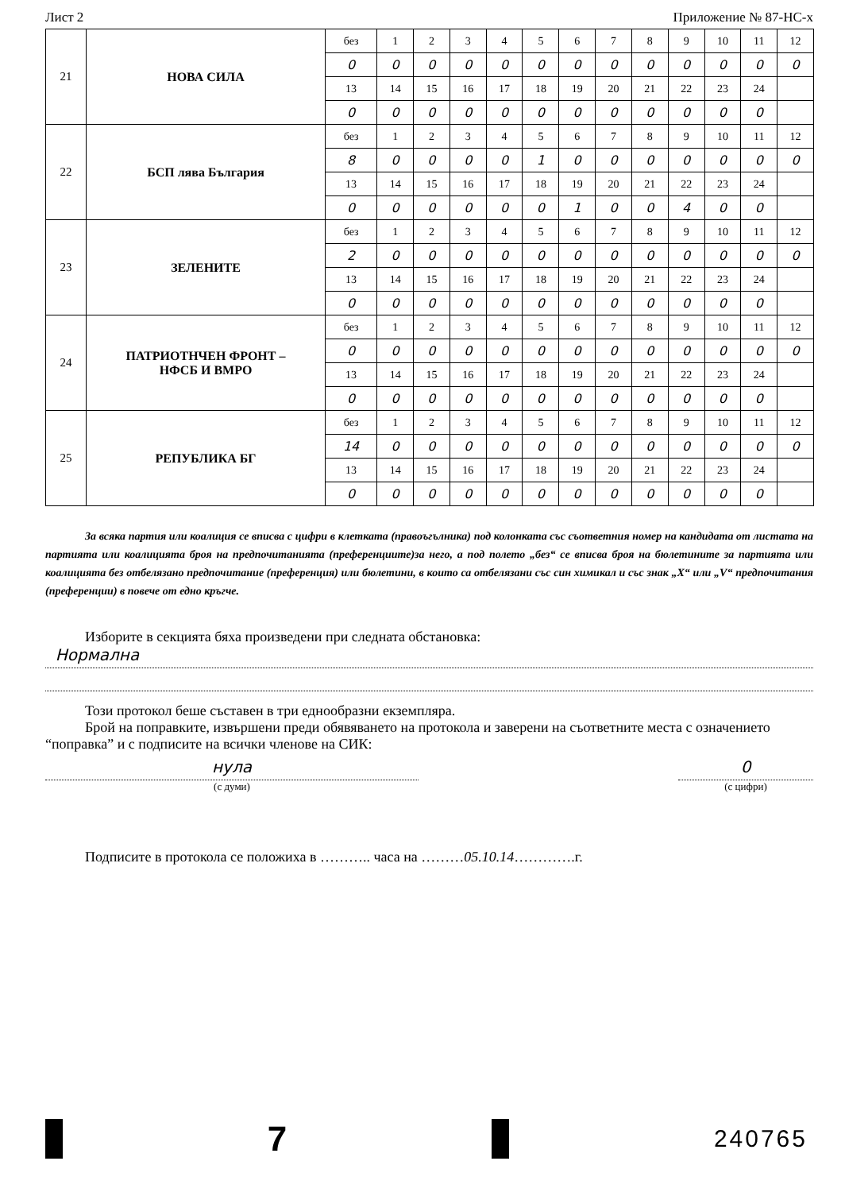Лист 2 Приложение № 87-НС-х
| 21 | НОВА СИЛА | без | 1 | 2 | 3 | 4 | 5 | 6 | 7 | 8 | 9 | 10 | 11 | 12 |
| | | 0 | 0 | 0 | 0 | 0 | 0 | 0 | 0 | 0 | 0 | 0 | 0 | 0 |
| | | 13 | 14 | 15 | 16 | 17 | 18 | 19 | 20 | 21 | 22 | 23 | 24 | |
| | | 0 | 0 | 0 | 0 | 0 | 0 | 0 | 0 | 0 | 0 | 0 | 0 | |
| 22 | БСП лява България | без | 1 | 2 | 3 | 4 | 5 | 6 | 7 | 8 | 9 | 10 | 11 | 12 |
| | | 8 | 0 | 0 | 0 | 0 | 1 | 0 | 0 | 0 | 0 | 0 | 0 | 0 |
| | | 13 | 14 | 15 | 16 | 17 | 18 | 19 | 20 | 21 | 22 | 23 | 24 | |
| | | 0 | 0 | 0 | 0 | 0 | 0 | 1 | 0 | 0 | 4 | 0 | 0 | |
| 23 | ЗЕЛЕНИТЕ | без | 1 | 2 | 3 | 4 | 5 | 6 | 7 | 8 | 9 | 10 | 11 | 12 |
| | | 2 | 0 | 0 | 0 | 0 | 0 | 0 | 0 | 0 | 0 | 0 | 0 | 0 |
| | | 13 | 14 | 15 | 16 | 17 | 18 | 19 | 20 | 21 | 22 | 23 | 24 | |
| | | 0 | 0 | 0 | 0 | 0 | 0 | 0 | 0 | 0 | 0 | 0 | 0 | |
| 24 | ПАТРИОТНЧЕН ФРОНТ – НФСБ И ВМРО | без | 1 | 2 | 3 | 4 | 5 | 6 | 7 | 8 | 9 | 10 | 11 | 12 |
| | | 0 | 0 | 0 | 0 | 0 | 0 | 0 | 0 | 0 | 0 | 0 | 0 | 0 |
| | | 13 | 14 | 15 | 16 | 17 | 18 | 19 | 20 | 21 | 22 | 23 | 24 | |
| | | 0 | 0 | 0 | 0 | 0 | 0 | 0 | 0 | 0 | 0 | 0 | 0 | |
| 25 | РЕПУБЛИКА БГ | без | 1 | 2 | 3 | 4 | 5 | 6 | 7 | 8 | 9 | 10 | 11 | 12 |
| | | 14 | 0 | 0 | 0 | 0 | 0 | 0 | 0 | 0 | 0 | 0 | 0 | 0 |
| | | 13 | 14 | 15 | 16 | 17 | 18 | 19 | 20 | 21 | 22 | 23 | 24 | |
| | | 0 | 0 | 0 | 0 | 0 | 0 | 0 | 0 | 0 | 0 | 0 | 0 | |
За всяка партия или коалиция се вписва с цифри в клетката (правоъгълника) под колонката със съответния номер на кандидата от листата на партията или коалицията броя на предпочитанията (преференциите)за него, а под полето „без“ се вписва броя на бюлетините за партията или коалицията без отбелязано предпочитание (преференция) или бюлетини, в които са отбелязани със син химикал и със знак „X“ или „V“ предпочитания (преференции) в повече от едно кръгче.
Изборите в секцията бяха произведени при следната обстановка:
Нормална
Този протокол беше съставен в три еднообразни екземпляра.
Брой на поправките, извършени преди обявяването на протокола и заверени на съответните места с означението “поправка” и с подписите на всички членове на СИК:
нула
(с думи)
0
(с цифри)
Подписите в протокола се положиха в ……….. часа на ………05.10.14………….г.
7
240765